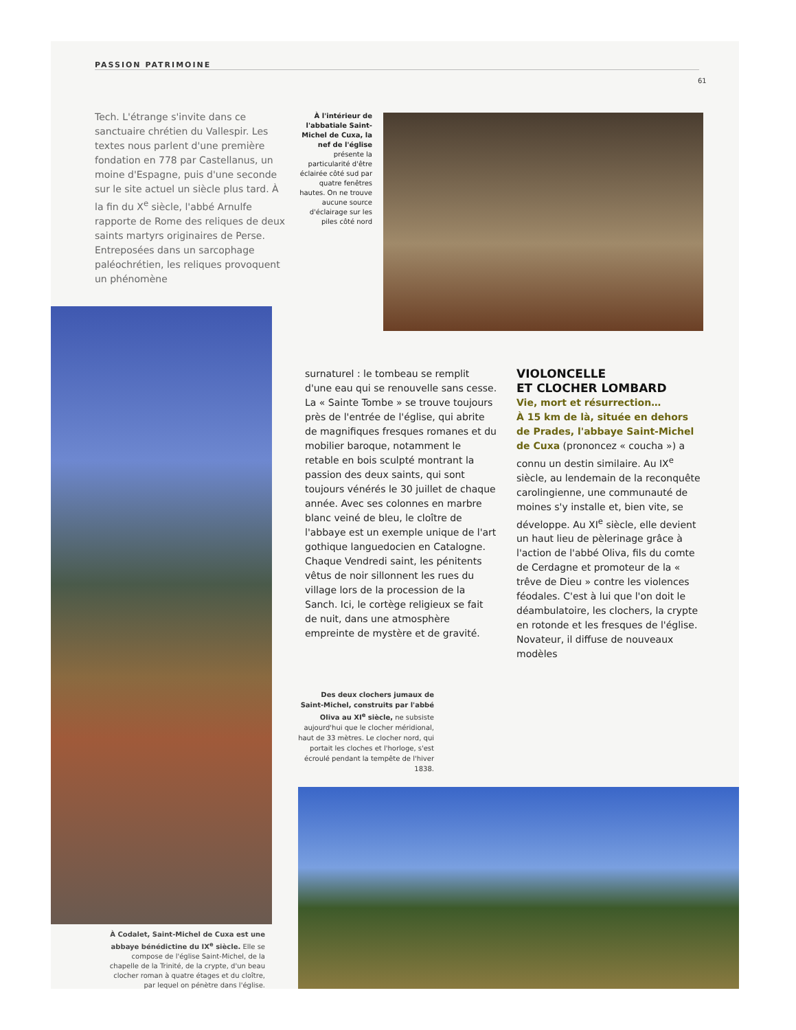PASSION PATRIMOINE
61
Tech. L'étrange s'invite dans ce sanctuaire chrétien du Vallespir. Les textes nous parlent d'une première fondation en 778 par Castellanus, un moine d'Espagne, puis d'une seconde sur le site actuel un siècle plus tard. À la fin du X<sup>e</sup> siècle, l'abbé Arnulfe rapporte de Rome des reliques de deux saints martyrs originaires de Perse. Entreposées dans un sarcophage paléochrétien, les reliques provoquent un phénomène
À l'intérieur de l'abbatiale Saint-Michel de Cuxa, la nef de l'église présente la particularité d'être éclairée côté sud par quatre fenêtres hautes. On ne trouve aucune source d'éclairage sur les piles côté nord
surnaturel : le tombeau se remplit d'une eau qui se renouvelle sans cesse. La « Sainte Tombe » se trouve toujours près de l'entrée de l'église, qui abrite de magnifiques fresques romanes et du mobilier baroque, notamment le retable en bois sculpté montrant la passion des deux saints, qui sont toujours vénérés le 30 juillet de chaque année. Avec ses colonnes en marbre blanc veiné de bleu, le cloître de l'abbaye est un exemple unique de l'art gothique languedocien en Catalogne. Chaque Vendredi saint, les pénitents vêtus de noir sillonnent les rues du village lors de la procession de la Sanch. Ici, le cortège religieux se fait de nuit, dans une atmosphère empreinte de mystère et de gravité.
VIOLONCELLE
ET CLOCHER LOMBARD
Vie, mort et résurrection…
À 15 km de là, située en dehors de Prades, l'abbaye Saint-Michel de Cuxa (prononcez « coucha ») a connu un destin similaire. Au IX<sup>e</sup> siècle, au lendemain de la reconquête carolingienne, une communauté de moines s'y installe et, bien vite, se développe. Au XI<sup>e</sup> siècle, elle devient un haut lieu de pèlerinage grâce à l'action de l'abbé Oliva, fils du comte de Cerdagne et promoteur de la « trêve de Dieu » contre les violences féodales. C'est à lui que l'on doit le déambulatoire, les clochers, la crypte en rotonde et les fresques de l'église. Novateur, il diffuse de nouveaux modèles
Des deux clochers jumaux de Saint-Michel, construits par l'abbé Oliva au XI<sup>e</sup> siècle, ne subsiste aujourd'hui que le clocher méridional, haut de 33 mètres. Le clocher nord, qui portait les cloches et l'horloge, s'est écroulé pendant la tempête de l'hiver 1838.
À Codalet, Saint-Michel de Cuxa est une abbaye bénédictine du IX<sup>e</sup> siècle. Elle se compose de l'église Saint-Michel, de la chapelle de la Trinité, de la crypte, d'un beau clocher roman à quatre étages et du cloître, par lequel on pénètre dans l'église.